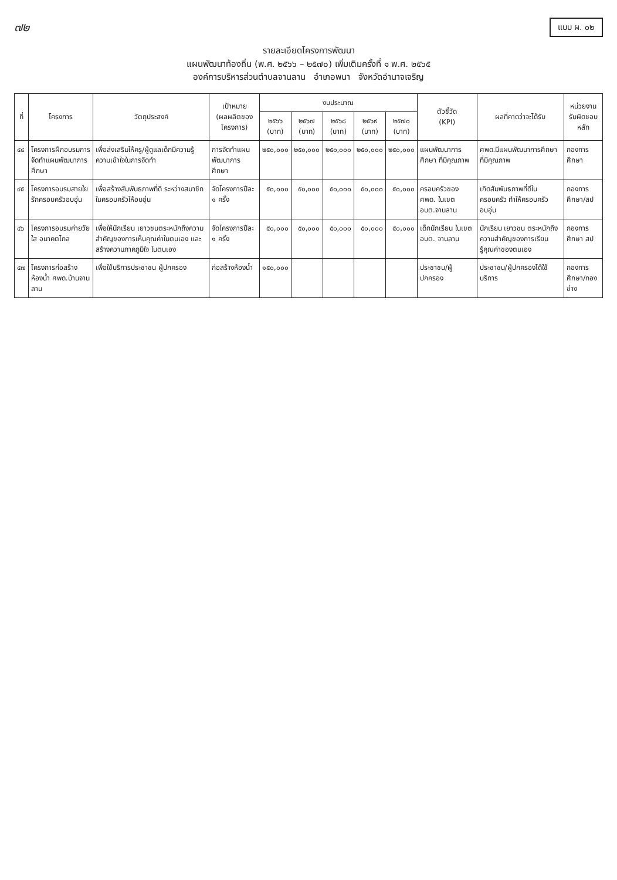๗๒
แบบ ผ. ๐๒
รายละเอียดโครงการพัฒนา
แผนพัฒนาท้องถิ่น (พ.ศ. ๒๕๖๖ – ๒๕๗๐) เพิ่มเติมครั้งที่ ๑ พ.ศ. ๒๕๖๕
องค์การบริหารส่วนตำบลจานลาน อำเภอพนา จังหวัดอำนาจเจริญ
| ที่ | โครงการ | วัตถุประสงค์ | เป้าหมาย (ผลผลิตของโครงการ) | งบประมาณ | | | | | ตัวชี้วัด (KPI) | ผลที่คาดว่าจะได้รับ | หน่วยงานรับผิดชอบหลัก |
| --- | --- | --- | --- | --- | --- | --- | --- | --- | --- | --- | --- |
| | | | | ๒๕๖๖ (บาท) | ๒๕๖๗ (บาท) | ๒๕๖๘ (บาท) | ๒๕๖๙ (บาท) | ๒๕๗๐ (บาท) | | | |
| ๔๔ | โครงการฝึกอบรมการจัดทำแผนพัฒนาการศึกษา | เพื่อส่งเสริมให้ครู/ผู้ดูแลเด็กมีความรู้ความเข้าใจในการจัดทำ | การจัดทำแผนพัฒนาการศึกษา | ๒๕๐,๐๐๐ | ๒๕๐,๐๐๐ | ๒๕๐,๐๐๐ | ๒๕๐,๐๐๐ | ๒๕๐,๐๐๐ | แผนพัฒนาการศึกษา ที่มีคุณภาพ | ศพด.มีแผนพัฒนาการศึกษา ที่มีคุณภาพ | กองการศึกษา |
| ๔๕ | โครงการอบรมสายใยรักครอบครัวอบอุ่น | เพื่อสร้างสัมพันธภาพที่ดี ระหว่างสมาชิกในครอบครัวให้อบอุ่น | จัดโครงการปีละ ๑ ครั้ง | ๕๐,๐๐๐ | ๕๐,๐๐๐ | ๕๐,๐๐๐ | ๕๐,๐๐๐ | ๕๐,๐๐๐ | ครอบครัวของ ศพด. ในเขต อบต.จานลาน | เกิดสัมพันธภาพที่ดีในครอบครัว ทำให้ครอบครัวอบอุ่น | กองการศึกษา/สป |
| ๔๖ | โครงการอบรมค่ายวัยใส อนาคตไกล | เพื่อให้นักเรียน เยาวชนตระหนักถึงความสำคัญของการเห็นคุณค่าในตนเอง และสร้างความภาคภูมิใจ ในตนเอง | จัดโครงการปีละ ๑ ครั้ง | ๕๐,๐๐๐ | ๕๐,๐๐๐ | ๕๐,๐๐๐ | ๕๐,๐๐๐ | ๕๐,๐๐๐ | เด็กนักเรียน ในเขต อบต. จานลาน | นักเรียน เยาวชน ตระหนักถึงความสำคัญของการเรียนรู้คุณค่าของตนเอง | กองการศึกษา สป |
| ๔๗ | โครงการก่อสร้างห้องน้ำ ศพด.บ้านจานลาน | เพื่อใช้บริการประชาชน ผู้ปกครอง | ก่อสร้างห้องน้ำ | ๑๕๐,๐๐๐ | | | | | ประชาชน/ผู้ปกครอง | ประชาชน/ผู้ปกครองได้ใช้บริการ | กองการศึกษา/กองช่าง |